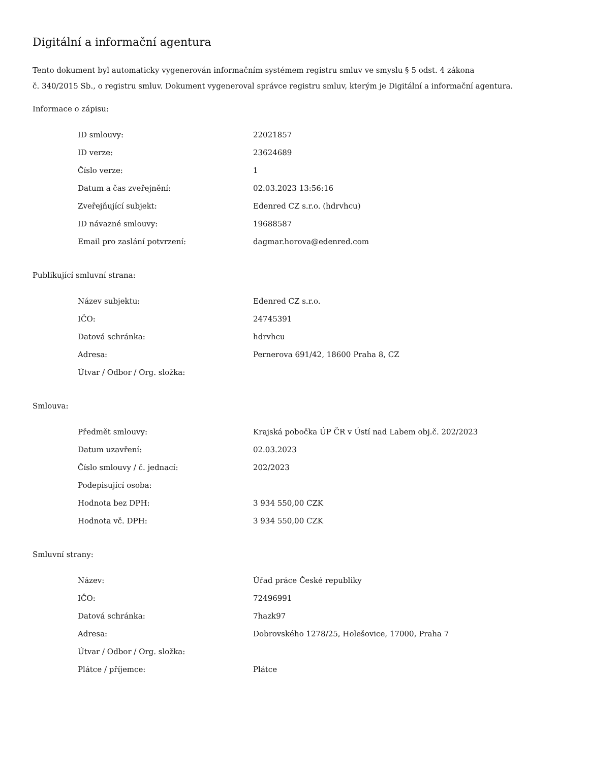Digitální a informační agentura
Tento dokument byl automaticky vygenerován informačním systémem registru smluv ve smyslu § 5 odst. 4 zákona
č. 340/2015 Sb., o registru smluv. Dokument vygeneroval správce registru smluv, kterým je Digitální a informační agentura.
Informace o zápisu:
| ID smlouvy: | 22021857 |
| ID verze: | 23624689 |
| Číslo verze: | 1 |
| Datum a čas zveřejnění: | 02.03.2023 13:56:16 |
| Zveřejňující subjekt: | Edenred CZ s.r.o. (hdrvhcu) |
| ID návazné smlouvy: | 19688587 |
| Email pro zaslání potvrzení: | dagmar.horova@edenred.com |
Publikující smluvní strana:
| Název subjektu: | Edenred CZ s.r.o. |
| IČO: | 24745391 |
| Datová schránka: | hdrvhcu |
| Adresa: | Pernerova 691/42, 18600 Praha 8, CZ |
| Útvar / Odbor / Org. složka: | |
Smlouva:
| Předmět smlouvy: | Krajská pobočka ÚP ČR v Ústí nad Labem obj.č. 202/2023 |
| Datum uzavření: | 02.03.2023 |
| Číslo smlouvy / č. jednací: | 202/2023 |
| Podepisující osoba: | |
| Hodnota bez DPH: | 3 934 550,00 CZK |
| Hodnota vč. DPH: | 3 934 550,00 CZK |
Smluvní strany:
| Název: | Úřad práce České republiky |
| IČO: | 72496991 |
| Datová schránka: | 7hazk97 |
| Adresa: | Dobrovského 1278/25, Holešovice, 17000, Praha 7 |
| Útvar / Odbor / Org. složka: | |
| Plátce / příjemce: | Plátce |